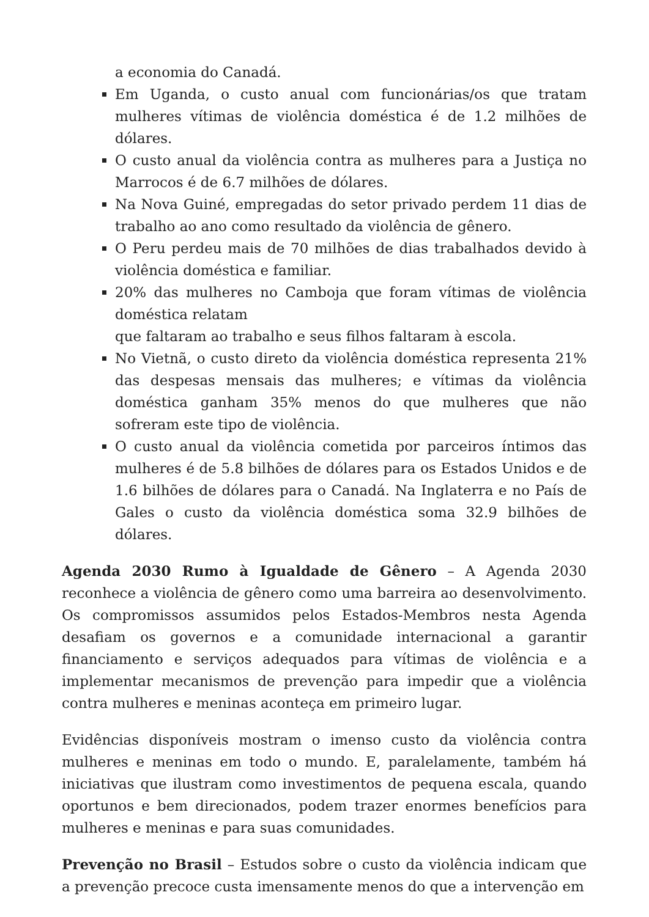a economia do Canadá.
Em Uganda, o custo anual com funcionárias/os que tratam mulheres vítimas de violência doméstica é de 1.2 milhões de dólares.
O custo anual da violência contra as mulheres para a Justiça no Marrocos é de 6.7 milhões de dólares.
Na Nova Guiné, empregadas do setor privado perdem 11 dias de trabalho ao ano como resultado da violência de gênero.
O Peru perdeu mais de 70 milhões de dias trabalhados devido à violência doméstica e familiar.
20% das mulheres no Camboja que foram vítimas de violência doméstica relatam
que faltaram ao trabalho e seus filhos faltaram à escola.
No Vietnã, o custo direto da violência doméstica representa 21% das despesas mensais das mulheres; e vítimas da violência doméstica ganham 35% menos do que mulheres que não sofreram este tipo de violência.
O custo anual da violência cometida por parceiros íntimos das mulheres é de 5.8 bilhões de dólares para os Estados Unidos e de 1.6 bilhões de dólares para o Canadá. Na Inglaterra e no País de Gales o custo da violência doméstica soma 32.9 bilhões de dólares.
Agenda 2030 Rumo à Igualdade de Gênero – A Agenda 2030 reconhece a violência de gênero como uma barreira ao desenvolvimento. Os compromissos assumidos pelos Estados-Membros nesta Agenda desafiam os governos e a comunidade internacional a garantir financiamento e serviços adequados para vítimas de violência e a implementar mecanismos de prevenção para impedir que a violência contra mulheres e meninas aconteça em primeiro lugar.
Evidências disponíveis mostram o imenso custo da violência contra mulheres e meninas em todo o mundo. E, paralelamente, também há iniciativas que ilustram como investimentos de pequena escala, quando oportunos e bem direcionados, podem trazer enormes benefícios para mulheres e meninas e para suas comunidades.
Prevenção no Brasil – Estudos sobre o custo da violência indicam que a prevenção precoce custa imensamente menos do que a intervenção em